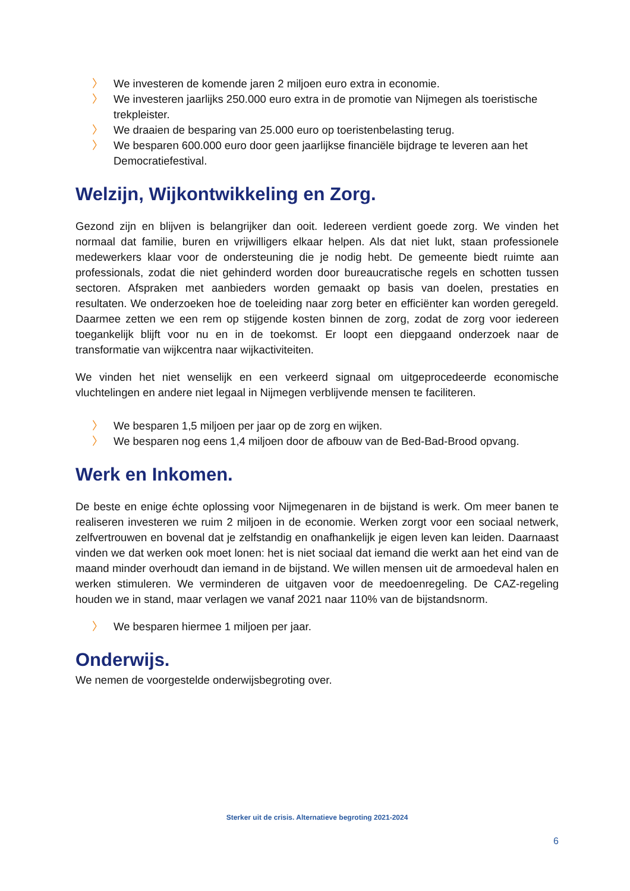〉 We investeren de komende jaren 2 miljoen euro extra in economie.
〉 We investeren jaarlijks 250.000 euro extra in de promotie van Nijmegen als toeristische trekpleister.
〉 We draaien de besparing van 25.000 euro op toeristenbelasting terug.
〉 We besparen 600.000 euro door geen jaarlijkse financiële bijdrage te leveren aan het Democratiefestival.
Welzijn, Wijkontwikkeling en Zorg.
Gezond zijn en blijven is belangrijker dan ooit. Iedereen verdient goede zorg. We vinden het normaal dat familie, buren en vrijwilligers elkaar helpen. Als dat niet lukt, staan professionele medewerkers klaar voor de ondersteuning die je nodig hebt. De gemeente biedt ruimte aan professionals, zodat die niet gehinderd worden door bureaucratische regels en schotten tussen sectoren. Afspraken met aanbieders worden gemaakt op basis van doelen, prestaties en resultaten. We onderzoeken hoe de toeleiding naar zorg beter en efficiënter kan worden geregeld. Daarmee zetten we een rem op stijgende kosten binnen de zorg, zodat de zorg voor iedereen toegankelijk blijft voor nu en in de toekomst. Er loopt een diepgaand onderzoek naar de transformatie van wijkcentra naar wijkactiviteiten.
We vinden het niet wenselijk en een verkeerd signaal om uitgeprocedeerde economische vluchtelingen en andere niet legaal in Nijmegen verblijvende mensen te faciliteren.
〉 We besparen 1,5 miljoen per jaar op de zorg en wijken.
〉 We besparen nog eens 1,4 miljoen door de afbouw van de Bed-Bad-Brood opvang.
Werk en Inkomen.
De beste en enige échte oplossing voor Nijmegenaren in de bijstand is werk. Om meer banen te realiseren investeren we ruim 2 miljoen in de economie. Werken zorgt voor een sociaal netwerk, zelfvertrouwen en bovenal dat je zelfstandig en onafhankelijk je eigen leven kan leiden. Daarnaast vinden we dat werken ook moet lonen: het is niet sociaal dat iemand die werkt aan het eind van de maand minder overhoudt dan iemand in de bijstand. We willen mensen uit de armoedeval halen en werken stimuleren. We verminderen de uitgaven voor de meedoenregeling. De CAZ-regeling houden we in stand, maar verlagen we vanaf 2021 naar 110% van de bijstandsnorm.
〉 We besparen hiermee 1 miljoen per jaar.
Onderwijs.
We nemen de voorgestelde onderwijsbegroting over.
Sterker uit de crisis. Alternatieve begroting 2021-2024
6